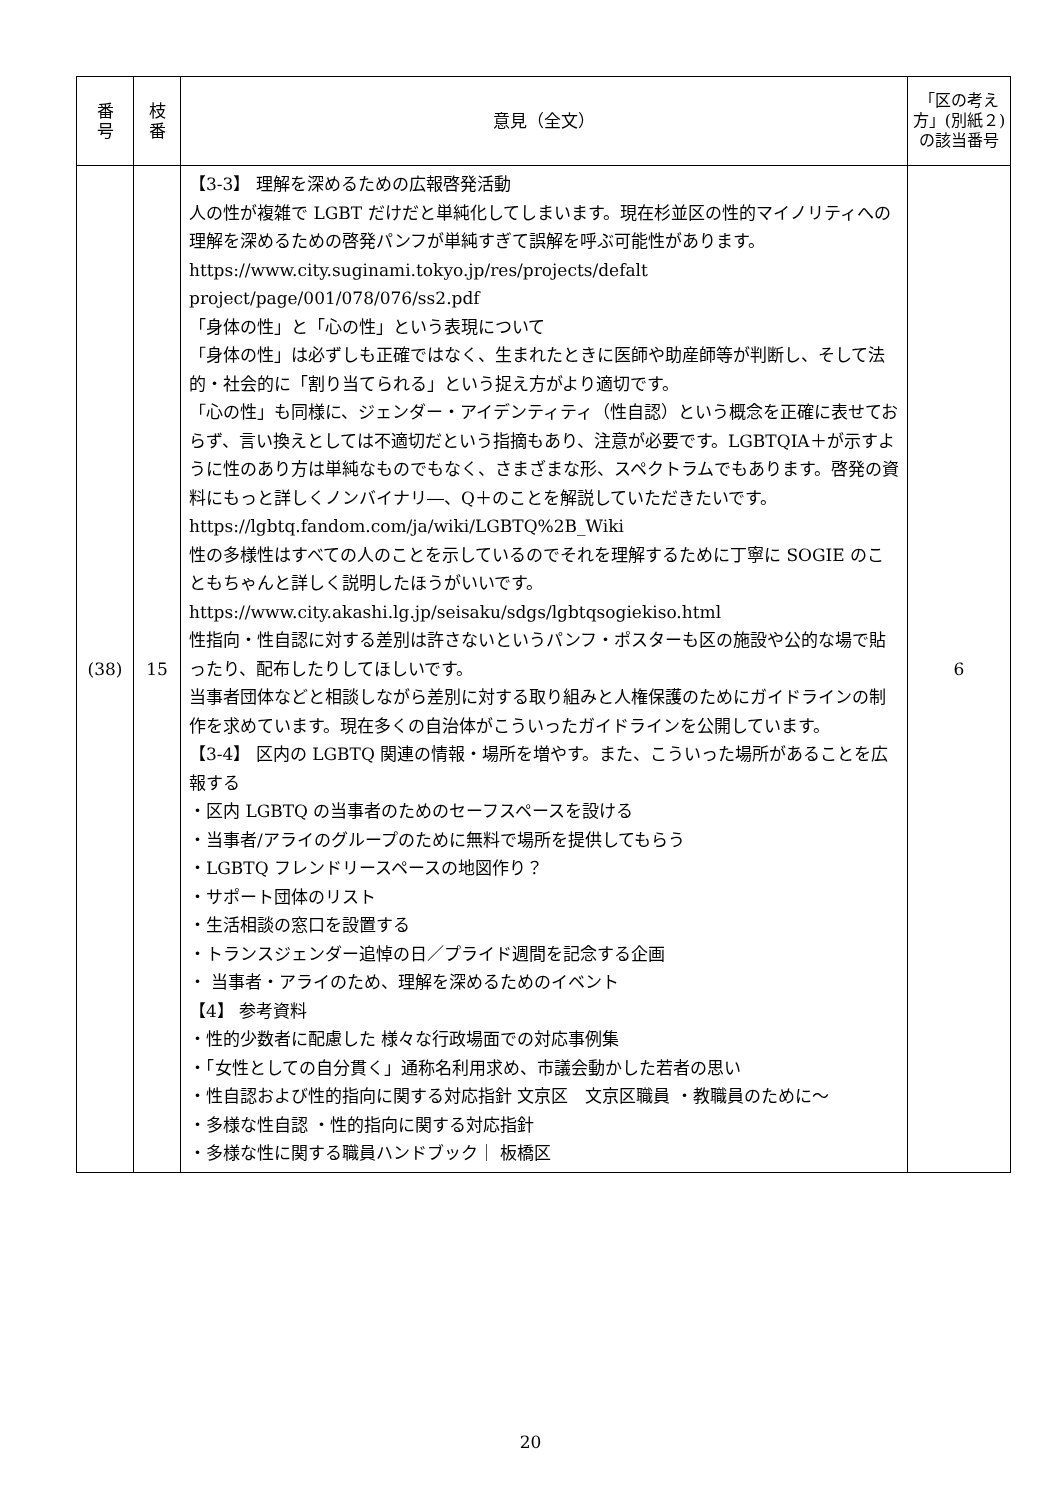| 番 号 | 枝 番 | 意見（全文） | 「区の考え方」(別紙２)の該当番号 |
| --- | --- | --- | --- |
| (38) | 15 | 【3-3】 理解を深めるための広報啓発活動 人の性が複雑で LGBT だけだと単純化してしまいます。現在杉並区の性的マイノリティへの理解を深めるための啓発パンフが単純すぎて誤解を呼ぶ可能性があります。 https://www.city.suginami.tokyo.jp/res/projects/defalt project/page/001/078/076/ss2.pdf 「身体の性」と「心の性」という表現について 「身体の性」は必ずしも正確ではなく、生まれたときに医師や助産師等が判断し、そして法的・社会的に「割り当てられる」という捉え方がより適切です。 「心の性」も同様に、ジェンダー・アイデンティティ（性自認）という概念を正確に表せておらず、言い換えとしては不適切だという指摘もあり、注意が必要です。LGBTQIA＋が示すように性のあり方は単純なものでもなく、さまざまな形、スペクトラムでもあります。啓発の資料にもっと詳しくノンバイナリ―、Q＋のことを解説していただきたいです。 https://lgbtq.fandom.com/ja/wiki/LGBTQ%2B_Wiki 性の多様性はすべての人のことを示しているのでそれを理解するために丁寧に SOGIE のこともちゃんと詳しく説明したほうがいいです。 https://www.city.akashi.lg.jp/seisaku/sdgs/lgbtqsogiekiso.html 性指向・性自認に対する差別は許さないというパンフ・ポスターも区の施設や公的な場で貼ったり、配布したりしてほしいです。 当事者団体などと相談しながら差別に対する取り組みと人権保護のためにガイドラインの制作を求めています。現在多くの自治体がこういったガイドラインを公開しています。 【3-4】 区内の LGBTQ 関連の情報・場所を増やす。また、こういった場所があることを広報する ・区内 LGBTQ の当事者のためのセーフスペースを設ける ・当事者/アライのグループのために無料で場所を提供してもらう ・LGBTQ フレンドリースペースの地図作り？ ・サポート団体のリスト ・生活相談の窓口を設置する ・トランスジェンダー追悼の日／プライド週間を記念する企画 ・ 当事者・アライのため、理解を深めるためのイベント 【4】 参考資料 ・性的少数者に配慮した 様々な行政場面での対応事例集 ・「女性としての自分貫く」通称名利用求め、市議会動かした若者の思い ・性自認および性的指向に関する対応指針 文京区 文京区職員 ・教職員のために～ ・多様な性自認 ・性的指向に関する対応指針 ・多様な性に関する職員ハンドブック｜ 板橋区 | 6 |
20